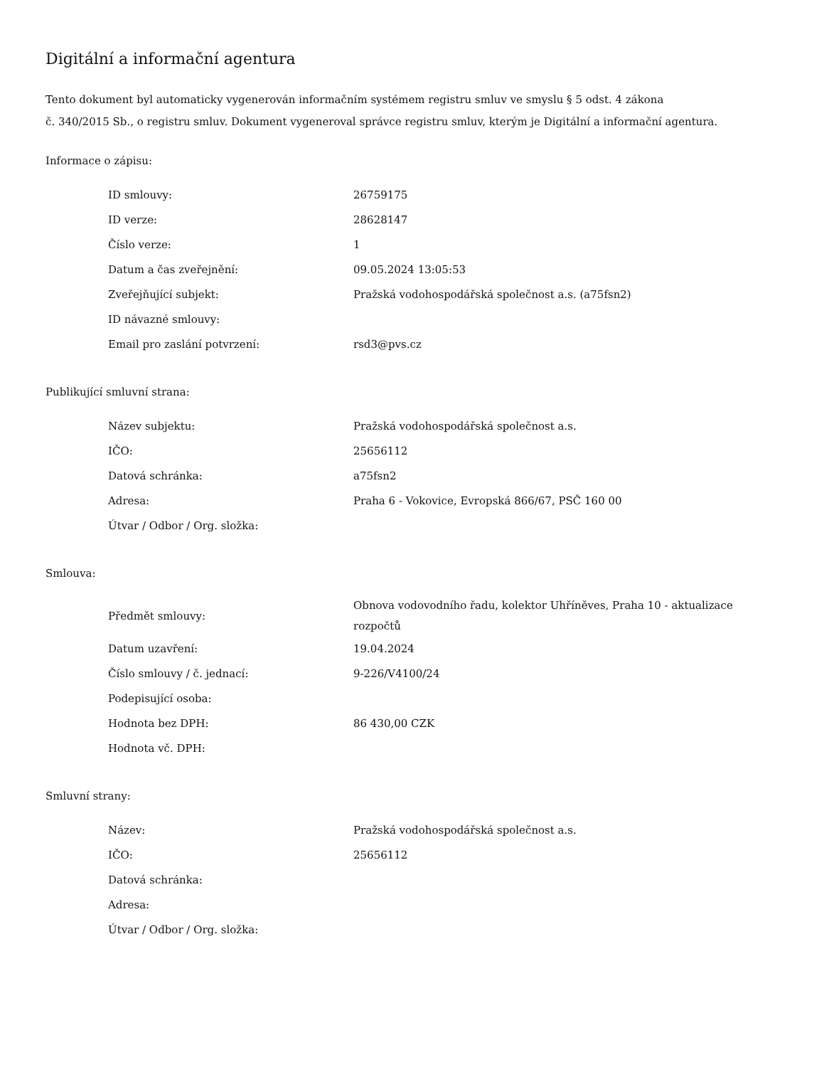Digitální a informační agentura
Tento dokument byl automaticky vygenerován informačním systémem registru smluv ve smyslu § 5 odst. 4 zákona
č. 340/2015 Sb., o registru smluv. Dokument vygeneroval správce registru smluv, kterým je Digitální a informační agentura.
Informace o zápisu:
| ID smlouvy: | 26759175 |
| ID verze: | 28628147 |
| Číslo verze: | 1 |
| Datum a čas zveřejnění: | 09.05.2024 13:05:53 |
| Zveřejňující subjekt: | Pražská vodohospodářská společnost a.s. (a75fsn2) |
| ID návazné smlouvy: | |
| Email pro zaslání potvrzení: | rsd3@pvs.cz |
Publikující smluvní strana:
| Název subjektu: | Pražská vodohospodářská společnost a.s. |
| IČO: | 25656112 |
| Datová schránka: | a75fsn2 |
| Adresa: | Praha 6 - Vokovice, Evropská 866/67, PSČ 160 00 |
| Útvar / Odbor / Org. složka: | |
Smlouva:
| Předmět smlouvy: | Obnova vodovodního řadu, kolektor Uhříněves, Praha 10 - aktualizace rozpočtů |
| Datum uzavření: | 19.04.2024 |
| Číslo smlouvy / č. jednací: | 9-226/V4100/24 |
| Podepisující osoba: | |
| Hodnota bez DPH: | 86 430,00 CZK |
| Hodnota vč. DPH: | |
Smluvní strany:
| Název: | Pražská vodohospodářská společnost a.s. |
| IČO: | 25656112 |
| Datová schránka: | |
| Adresa: | |
| Útvar / Odbor / Org. složka: | |